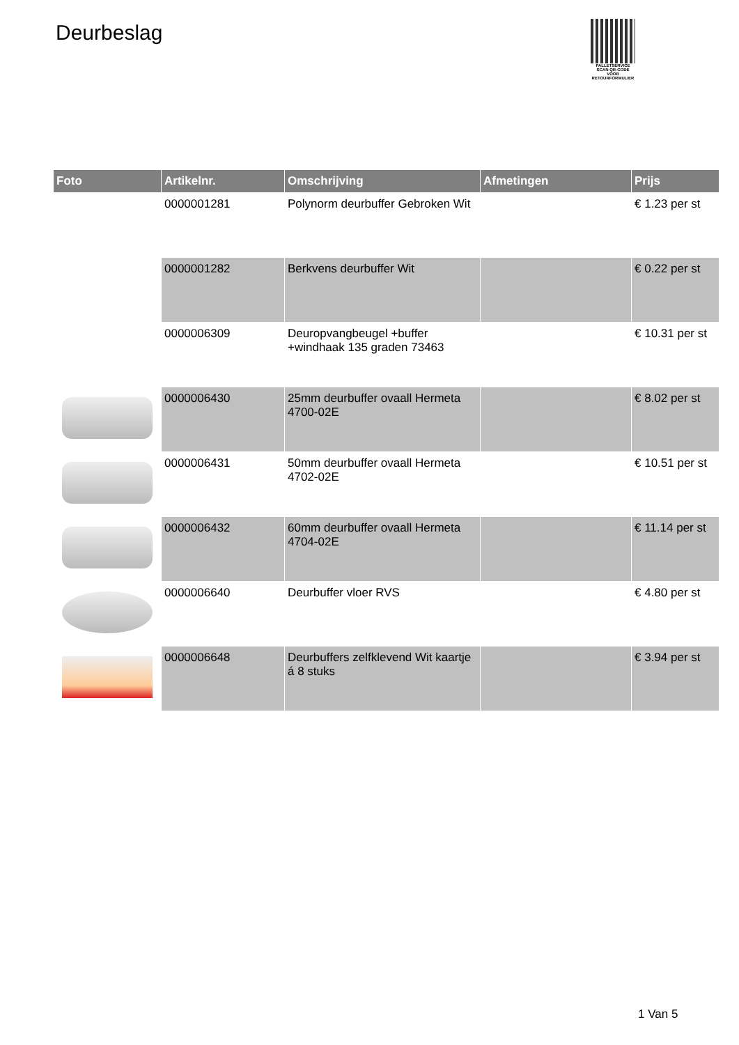Deurbeslag
PALLETSERVICE
SCAN QR-CODE VOOR RETOURFORMULIER
| Foto | Artikelnr. | Omschrijving | Afmetingen | Prijs |
| --- | --- | --- | --- | --- |
| | 0000001281 | Polynorm deurbuffer Gebroken Wit | | € 1.23 per st |
| | 0000001282 | Berkvens deurbuffer Wit | | € 0.22 per st |
| | 0000006309 | Deuropvangbeugel +buffer +windhaak 135 graden 73463 | | € 10.31 per st |
| | 0000006430 | 25mm deurbuffer ovaall Hermeta 4700-02E | | € 8.02 per st |
| | 0000006431 | 50mm deurbuffer ovaall Hermeta 4702-02E | | € 10.51 per st |
| | 0000006432 | 60mm deurbuffer ovaall Hermeta 4704-02E | | € 11.14 per st |
| | 0000006640 | Deurbuffer vloer RVS | | € 4.80 per st |
| | 0000006648 | Deurbuffers zelfklevend Wit kaartje á 8 stuks | | € 3.94 per st |
1 Van 5